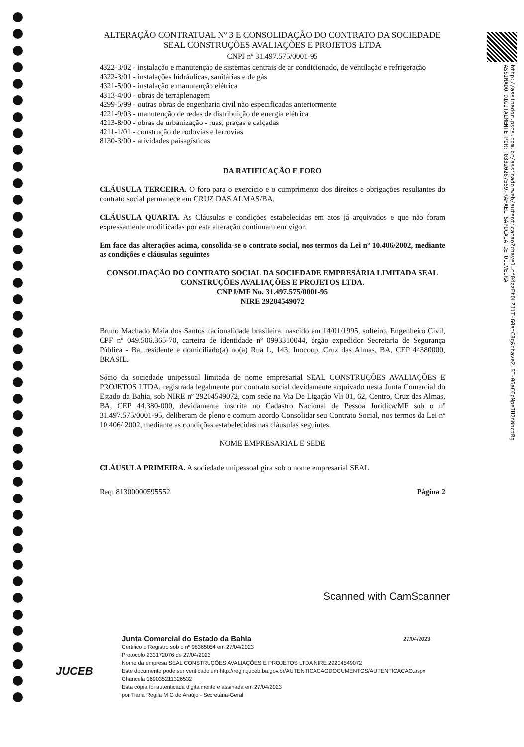ALTERAÇÃO CONTRATUAL Nº 3 E CONSOLIDAÇÃO DO CONTRATO DA SOCIEDADE SEAL CONSTRUÇÕES AVALIAÇÕES E PROJETOS LTDA
CNPJ nº 31.497.575/0001-95
4322-3/02 - instalação e manutenção de sistemas centrais de ar condicionado, de ventilação e refrigeração
4322-3/01 - instalações hidráulicas, sanitárias e de gás
4321-5/00 - instalação e manutenção elétrica
4313-4/00 - obras de terraplenagem
4299-5/99 - outras obras de engenharia civil não especificadas anteriormente
4221-9/03 - manutenção de redes de distribuição de energia elétrica
4213-8/00 - obras de urbanização - ruas, praças e calçadas
4211-1/01 - construção de rodovias e ferrovias
8130-3/00 - atividades paisagísticas
DA RATIFICAÇÃO E FORO
CLÁUSULA TERCEIRA. O foro para o exercício e o cumprimento dos direitos e obrigações resultantes do contrato social permanece em CRUZ DAS ALMAS/BA.
CLÁUSULA QUARTA. As Cláusulas e condições estabelecidas em atos já arquivados e que não foram expressamente modificadas por esta alteração continuam em vigor.
Em face das alterações acima, consolida-se o contrato social, nos termos da Lei nº 10.406/2002, mediante as condições e cláusulas seguintes
CONSOLIDAÇÃO DO CONTRATO SOCIAL DA SOCIEDADE EMPRESÁRIA LIMITADA SEAL CONSTRUÇÕES AVALIAÇÕES E PROJETOS LTDA.
CNPJ/MF No. 31.497.575/0001-95
NIRE 29204549072
Bruno Machado Maia dos Santos nacionalidade brasileira, nascido em 14/01/1995, solteiro, Engenheiro Civil, CPF nº 049.506.365-70, carteira de identidade nº 0993310044, órgão expedidor Secretaria de Segurança Pública - Ba, residente e domiciliado(a) no(a) Rua L, 143, Inocoop, Cruz das Almas, BA, CEP 44380000, BRASIL.
Sócio da sociedade unipessoal limitada de nome empresarial SEAL CONSTRUÇÕES AVALIAÇÕES E PROJETOS LTDA, registrada legalmente por contrato social devidamente arquivado nesta Junta Comercial do Estado da Bahia, sob NIRE nº 29204549072, com sede na Via De Ligação Vli 01, 62, Centro, Cruz das Almas, BA, CEP 44.380-000, devidamente inscrita no Cadastro Nacional de Pessoa Juridica/MF sob o nº 31.497.575/0001-95, deliberam de pleno e comum acordo Consolidar seu Contrato Social, nos termos da Lei nº 10.406/ 2002, mediante as condições estabelecidas nas cláusulas seguintes.
NOME EMPRESARIAL E SEDE
CLÁUSULA PRIMEIRA. A sociedade unipessoal gira sob o nome empresarial SEAL
Req: 81300000595552 Página 2
http://assinador.pscs.com.br/assinadorweb/autenticacao?chave1=cf04zzFtOLZJlT-G0atC8g&chave2=BT-06aCCpMpeIH2nWnctRg
ASSINADO DIGITALMENTE POR: 03320287559-RAFAEL SAPUCAIA DE OLIVEIRA
Scanned with CamScanner
JUCEB
Junta Comercial do Estado da Bahia 27/04/2023
Certifico o Registro sob o nº 98365054 em 27/04/2023
Protocolo 233172076 de 27/04/2023
Nome da empresa SEAL CONSTRUÇÕES AVALIAÇÕES E PROJETOS LTDA NIRE 29204549072
Este documento pode ser verificado em http://regin.juceb.ba.gov.br/AUTENTICACAODOCUMENTOS/AUTENTICACAO.aspx
Chancela 169035211326532
Esta cópia foi autenticada digitalmente e assinada em 27/04/2023
por Tiana Regila M G de Araújo - Secretária-Geral